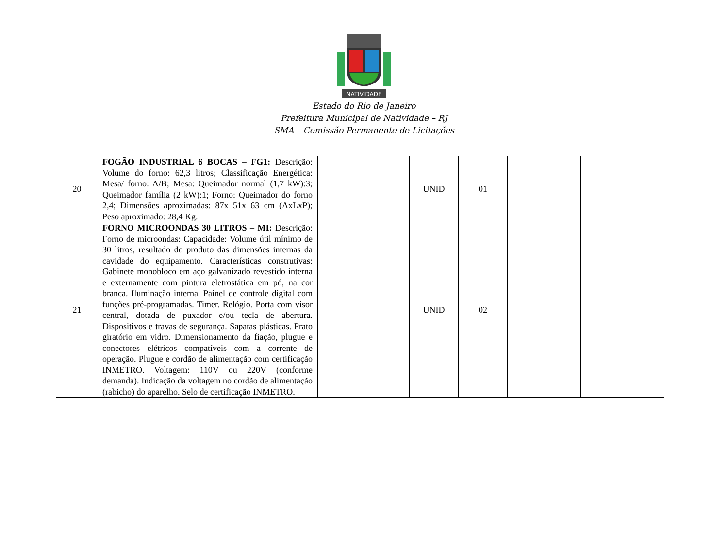NATIVIDADE
Estado do Rio de Janeiro
Prefeitura Municipal de Natividade – RJ
SMA – Comissão Permanente de Licitações
| 20 | FOGÃO INDUSTRIAL 6 BOCAS – FG1: Descrição: Volume do forno: 62,3 litros; Classificação Energética: Mesa/ forno: A/B; Mesa: Queimador normal (1,7 kW):3; Queimador família (2 kW):1; Forno: Queimador do forno 2,4; Dimensões aproximadas: 87x 51x 63 cm (AxLxP); Peso aproximado: 28,4 Kg. | | UNID | 01 | | |
| 21 | FORNO MICROONDAS 30 LITROS – MI: Descrição: Forno de microondas: Capacidade: Volume útil mínimo de 30 litros, resultado do produto das dimensões internas da cavidade do equipamento. Características construtivas: Gabinete monobloco em aço galvanizado revestido interna e externamente com pintura eletrostática em pó, na cor branca. Iluminação interna. Painel de controle digital com funções pré-programadas. Timer. Relógio. Porta com visor central, dotada de puxador e/ou tecla de abertura. Dispositivos e travas de segurança. Sapatas plásticas. Prato giratório em vidro. Dimensionamento da fiação, plugue e conectores elétricos compatíveis com a corrente de operação. Plugue e cordão de alimentação com certificação INMETRO. Voltagem: 110V ou 220V (conforme demanda). Indicação da voltagem no cordão de alimentação (rabicho) do aparelho. Selo de certificação INMETRO. | | UNID | 02 | | |